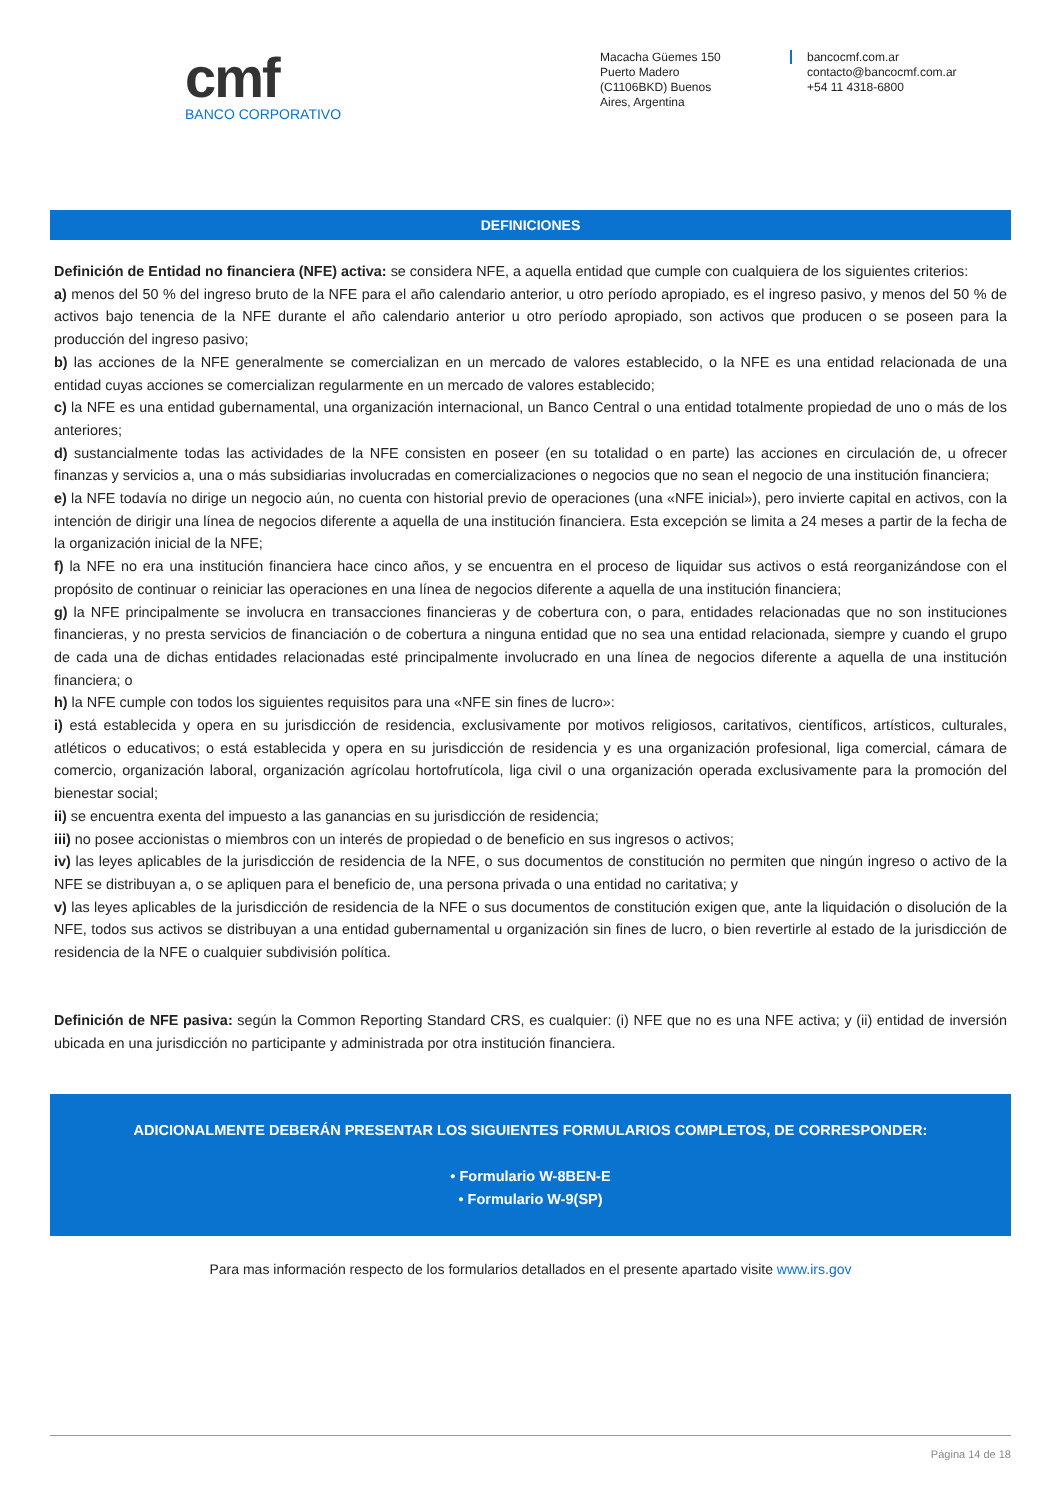cmf
BANCO CORPORATIVO
Macacha Güemes 150
Puerto Madero
(C1106BKD) Buenos
Aires, Argentina
bancocmf.com.ar
contacto@bancocmf.com.ar
+54 11 4318-6800
DEFINICIONES
Definición de Entidad no financiera (NFE) activa: se considera NFE, a aquella entidad que cumple con cualquiera de los siguientes criterios:
a) menos del 50 % del ingreso bruto de la NFE para el año calendario anterior, u otro período apropiado, es el ingreso pasivo, y menos del 50 % de activos bajo tenencia de la NFE durante el año calendario anterior u otro período apropiado, son activos que producen o se poseen para la producción del ingreso pasivo;
b) las acciones de la NFE generalmente se comercializan en un mercado de valores establecido, o la NFE es una entidad relacionada de una entidad cuyas acciones se comercializan regularmente en un mercado de valores establecido;
c) la NFE es una entidad gubernamental, una organización internacional, un Banco Central o una entidad totalmente propiedad de uno o más de los anteriores;
d) sustancialmente todas las actividades de la NFE consisten en poseer (en su totalidad o en parte) las acciones en circulación de, u ofrecer finanzas y servicios a, una o más subsidiarias involucradas en comercializaciones o negocios que no sean el negocio de una institución financiera;
e) la NFE todavía no dirige un negocio aún, no cuenta con historial previo de operaciones (una «NFE inicial»), pero invierte capital en activos, con la intención de dirigir una línea de negocios diferente a aquella de una institución financiera. Esta excepción se limita a 24 meses a partir de la fecha de la organización inicial de la NFE;
f) la NFE no era una institución financiera hace cinco años, y se encuentra en el proceso de liquidar sus activos o está reorganizándose con el propósito de continuar o reiniciar las operaciones en una línea de negocios diferente a aquella de una institución financiera;
g) la NFE principalmente se involucra en transacciones financieras y de cobertura con, o para, entidades relacionadas que no son instituciones financieras, y no presta servicios de financiación o de cobertura a ninguna entidad que no sea una entidad relacionada, siempre y cuando el grupo de cada una de dichas entidades relacionadas esté principalmente involucrado en una línea de negocios diferente a aquella de una institución financiera; o
h) la NFE cumple con todos los siguientes requisitos para una «NFE sin fines de lucro»:
i) está establecida y opera en su jurisdicción de residencia, exclusivamente por motivos religiosos, caritativos, científicos, artísticos, culturales, atléticos o educativos; o está establecida y opera en su jurisdicción de residencia y es una organización profesional, liga comercial, cámara de comercio, organización laboral, organización agrícolau hortofrutícola, liga civil o una organización operada exclusivamente para la promoción del bienestar social;
ii) se encuentra exenta del impuesto a las ganancias en su jurisdicción de residencia;
iii) no posee accionistas o miembros con un interés de propiedad o de beneficio en sus ingresos o activos;
iv) las leyes aplicables de la jurisdicción de residencia de la NFE, o sus documentos de constitución no permiten que ningún ingreso o activo de la NFE se distribuyan a, o se apliquen para el beneficio de, una persona privada o una entidad no caritativa; y
v) las leyes aplicables de la jurisdicción de residencia de la NFE o sus documentos de constitución exigen que, ante la liquidación o disolución de la NFE, todos sus activos se distribuyan a una entidad gubernamental u organización sin fines de lucro, o bien revertirle al estado de la jurisdicción de residencia de la NFE o cualquier subdivisión política.
Definición de NFE pasiva: según la Common Reporting Standard CRS, es cualquier: (i) NFE que no es una NFE activa; y (ii) entidad de inversión ubicada en una jurisdicción no participante y administrada por otra institución financiera.
ADICIONALMENTE DEBERÁN PRESENTAR LOS SIGUIENTES FORMULARIOS COMPLETOS, DE CORRESPONDER:
• Formulario W-8BEN-E
• Formulario W-9(SP)
Para mas información respecto de los formularios detallados en el presente apartado visite www.irs.gov
Página 14 de 18